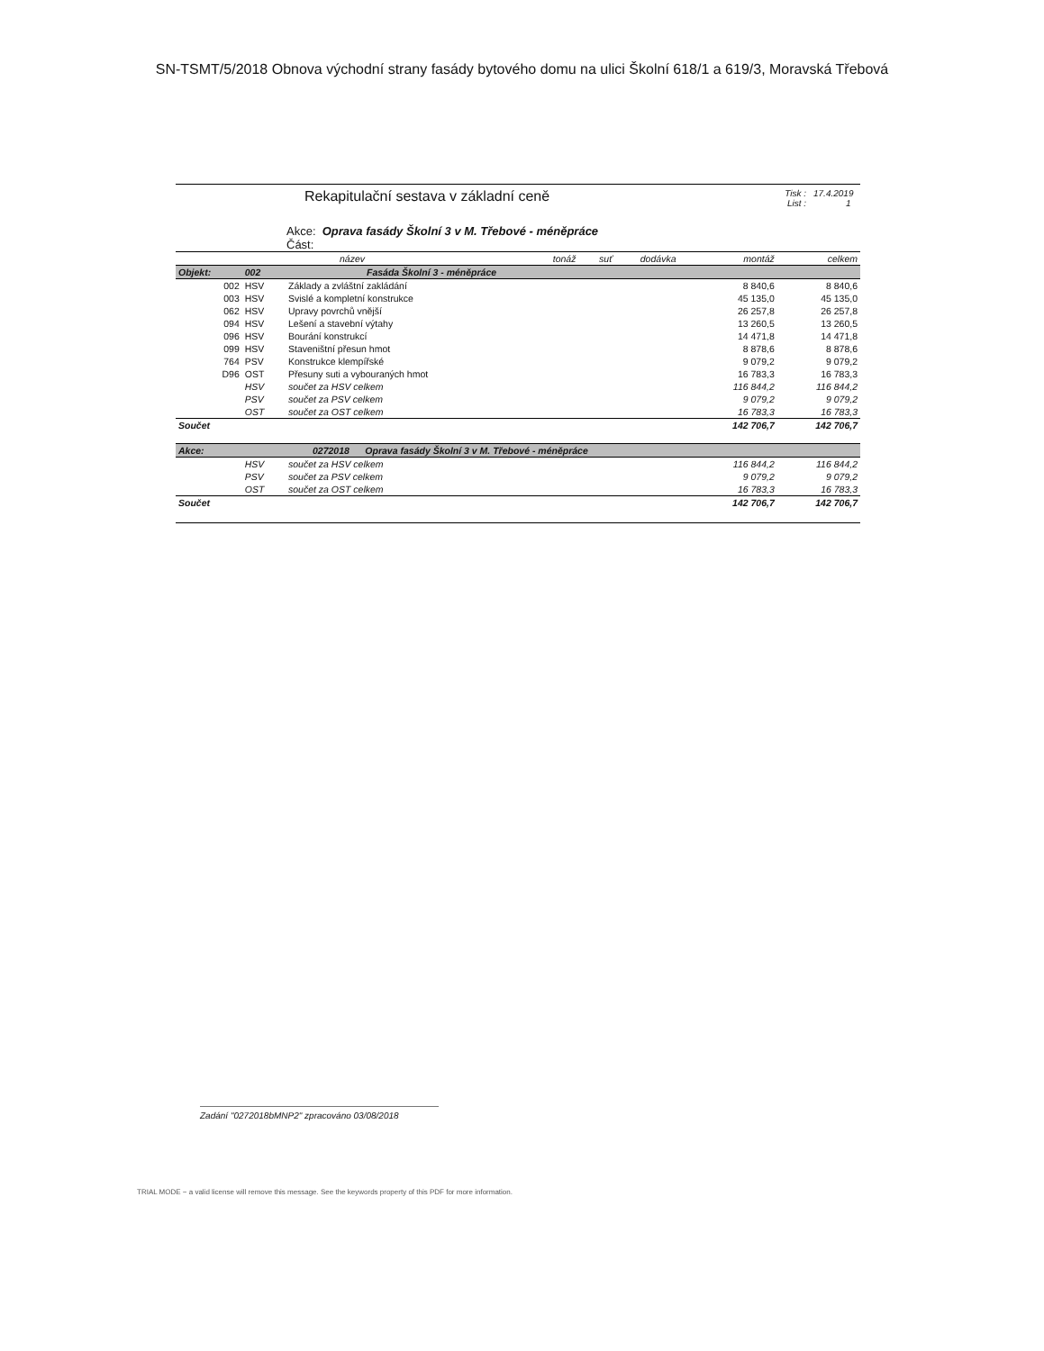SN-TSMT/5/2018 Obnova východní strany fasády bytového domu na ulici Školní 618/1 a 619/3, Moravská Třebová
Rekapitulační sestava v základní ceně
Tisk : 17.4.2019
List : 1
Akce: Oprava fasády Školní 3 v M. Třebové - méněpráce
Část:
| | | název | tonáž | suť | dodávka | montáž | celkem |
| --- | --- | --- | --- | --- | --- | --- | --- |
| Objekt: | 002 | Fasáda Školní 3 - méněpráce | | | | | |
| 002 | HSV | Základy a zvláštní zakládání | | | | 8 840,6 | 8 840,6 |
| 003 | HSV | Svislé a kompletní konstrukce | | | | 45 135,0 | 45 135,0 |
| 062 | HSV | Upravy povrchů vnější | | | | 26 257,8 | 26 257,8 |
| 094 | HSV | Lešení a stavební výtahy | | | | 13 260,5 | 13 260,5 |
| 096 | HSV | Bourání konstrukcí | | | | 14 471,8 | 14 471,8 |
| 099 | HSV | Staveništní přesun hmot | | | | 8 878,6 | 8 878,6 |
| 764 | PSV | Konstrukce klempířské | | | | 9 079,2 | 9 079,2 |
| D96 | OST | Přesuny suti a vybouraných hmot | | | | 16 783,3 | 16 783,3 |
| | HSV | součet za HSV celkem | | | | 116 844,2 | 116 844,2 |
| | PSV | součet za PSV celkem | | | | 9 079,2 | 9 079,2 |
| | OST | součet za OST celkem | | | | 16 783,3 | 16 783,3 |
| Součet | | | | | | 142 706,7 | 142 706,7 |
| Akce: | | 0272018 Oprava fasády Školní 3 v M. Třebové - méněpráce | | | | | |
| | HSV | součet za HSV celkem | | | | 116 844,2 | 116 844,2 |
| | PSV | součet za PSV celkem | | | | 9 079,2 | 9 079,2 |
| | OST | součet za OST celkem | | | | 16 783,3 | 16 783,3 |
| Součet | | | | | | 142 706,7 | 142 706,7 |
Zadání "0272018bMNP2" zpracováno 03/08/2018
TRIAL MODE − a valid license will remove this message. See the keywords property of this PDF for more information.